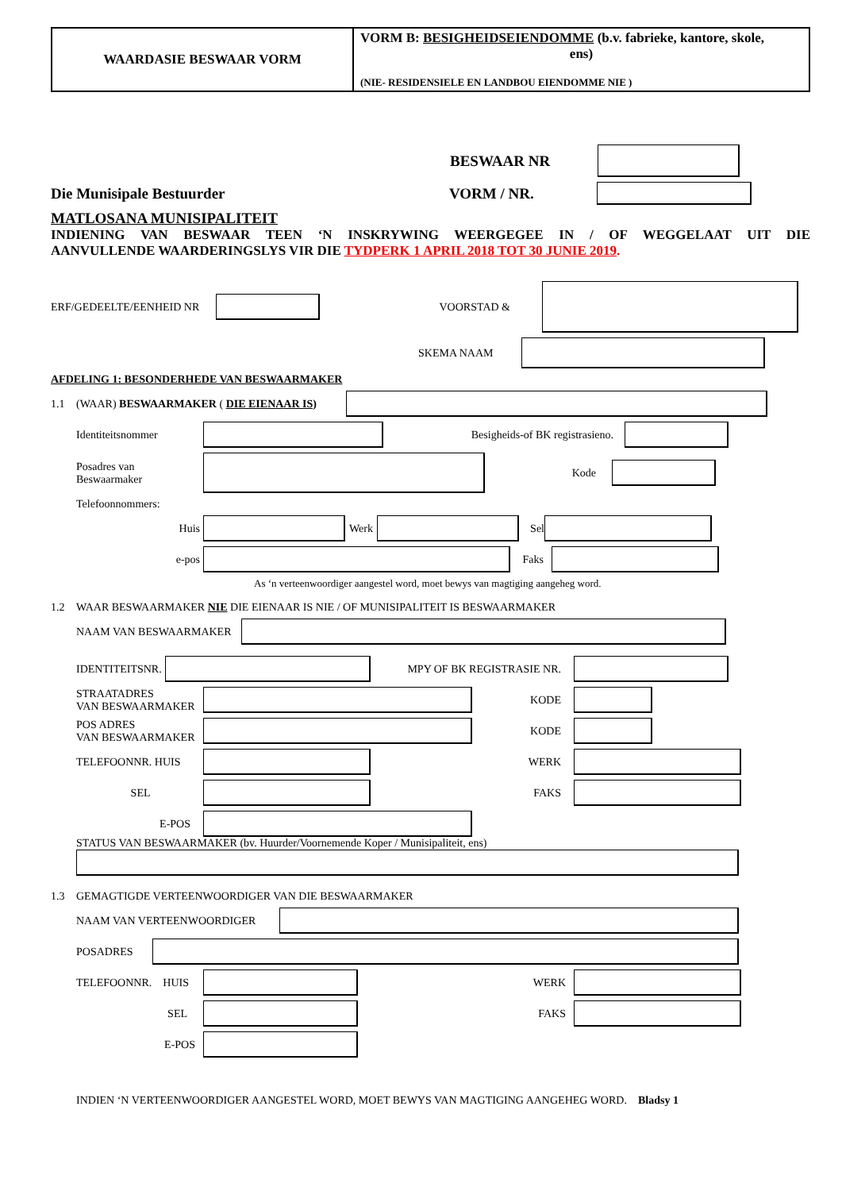WAARDASIE BESWAAR VORM VORM B: BESIGHEIDSEIENDOMME (b.v. fabrieke, kantore, skole,
ens)
(NIE- RESIDENSIELE EN LANDBOU EIENDOMME NIE )
BESWAAR NR
Die Munisipale Bestuurder VORM / NR.
MATLOSANA MUNISIPALITEIT
INDIENING VAN BESWAAR TEEN ‘N INSKRYWING WEERGEGEE IN / OF WEGGELAAT UIT DIE
AANVULLENDE WAARDERINGSLYS VIR DIE TYDPERK 1 APRIL 2018 TOT 30 JUNIE 2019.
ERF/GEDEELTE/EENHEID NR VOORSTAD &
SKEMA NAAM
AFDELING 1: BESONDERHEDE VAN BESWAARMAKER
1.1 (WAAR) BESWAARMAKER ( DIE EIENAAR IS)
Identiteitsnommer Besigheids-of BK registrasieno.
Posadres van
Beswaarmaker Kode
Telefoonnommers:
Huis Werk Sel
e-pos Faks
As ‘n verteenwoordiger aangestel word, moet bewys van magtiging aangeheg word.
1.2 WAAR BESWAARMAKER NIE DIE EIENAAR IS NIE / OF MUNISIPALITEIT IS BESWAARMAKER
NAAM VAN BESWAARMAKER
IDENTITEITSNR. MPY OF BK REGISTRASIE NR.
STRAATADRES
VAN BESWAARMAKER KODE
POS ADRES
VAN BESWAARMAKER KODE
TELEFOONNR. HUIS WERK
SEL FAKS
E-POS
STATUS VAN BESWAARMAKER (bv. Huurder/Voornemende Koper / Munisipaliteit, ens)
1.3 GEMAGTIGDE VERTEENWOORDIGER VAN DIE BESWAARMAKER
NAAM VAN VERTEENWOORDIGER
POSADRES
TELEFOONNR. HUIS WERK
SEL FAKS
E-POS
INDIEN ‘N VERTEENWOORDIGER AANGESTEL WORD, MOET BEWYS VAN MAGTIGING AANGEHEG WORD. Bladsy 1